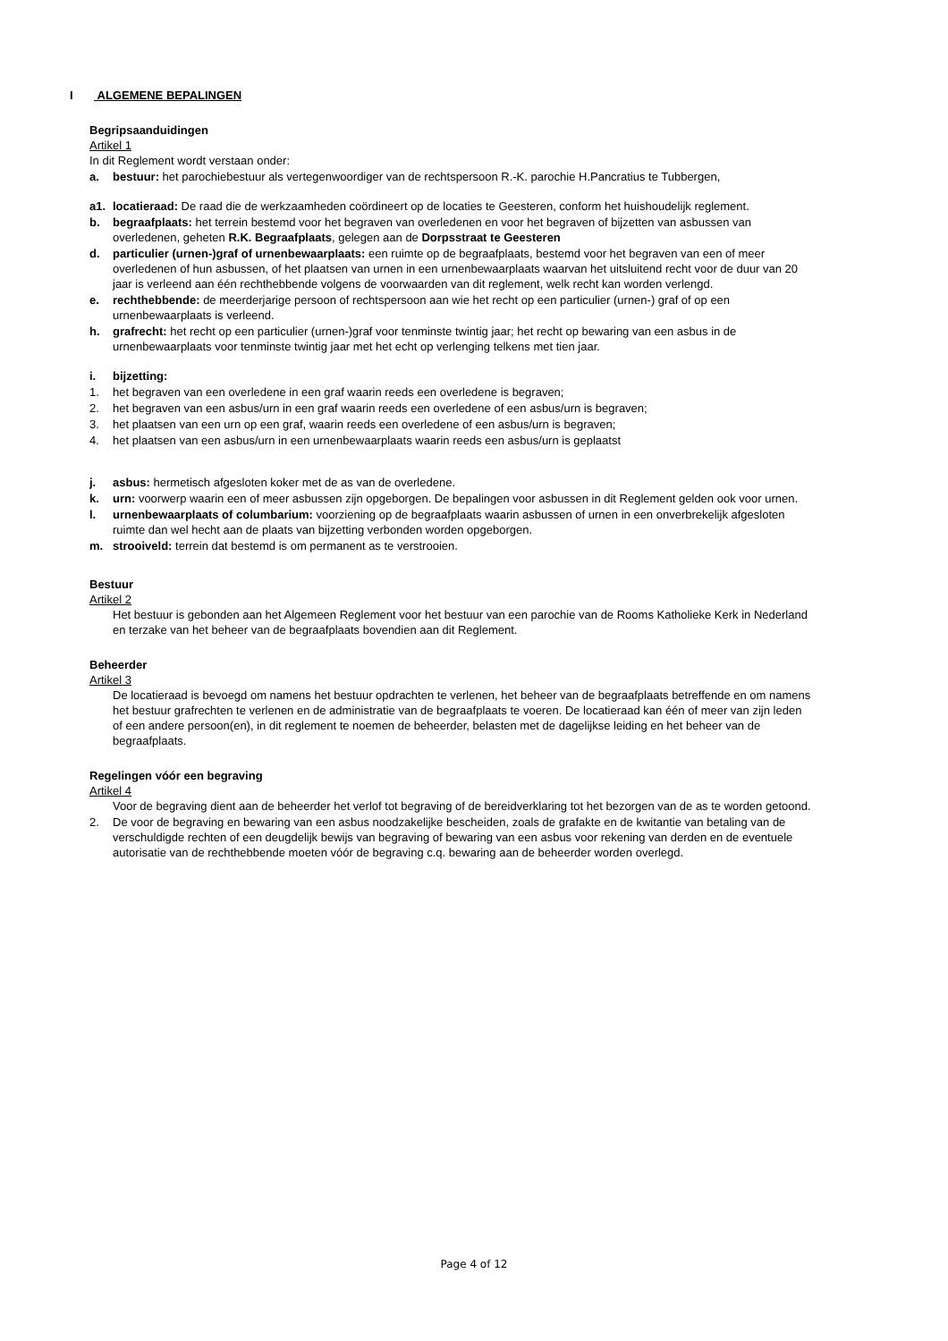I ALGEMENE BEPALINGEN
Begripsaanduidingen
Artikel 1
In dit Reglement wordt verstaan onder:
a. bestuur: het parochiebestuur als vertegenwoordiger van de rechtspersoon R.-K. parochie H.Pancratius te Tubbergen,
a1. locatieraad: De raad die de werkzaamheden coördineert op de locaties te Geesteren, conform het huishoudelijk reglement.
b. begraafplaats: het terrein bestemd voor het begraven van overledenen en voor het begraven of bijzetten van asbussen van overledenen, geheten R.K. Begraafplaats, gelegen aan de Dorpsstraat te Geesteren
d. particulier (urnen-)graf of urnenbewaarplaats: een ruimte op de begraafplaats, bestemd voor het begraven van een of meer overledenen of hun asbussen, of het plaatsen van urnen in een urnenbewaarplaats waarvan het uitsluitend recht voor de duur van 20 jaar is verleend aan één rechthebbende volgens de voorwaarden van dit reglement, welk recht kan worden verlengd.
e. rechthebbende: de meerderjarige persoon of rechtspersoon aan wie het recht op een particulier (urnen-) graf of op een urnenbewaarplaats is verleend.
h. grafrecht: het recht op een particulier (urnen-)graf voor tenminste twintig jaar; het recht op bewaring van een asbus in de urnenbewaarplaats voor tenminste twintig jaar met het echt op verlenging telkens met tien jaar.
i. bijzetting:
1. het begraven van een overledene in een graf waarin reeds een overledene is begraven;
2. het begraven van een asbus/urn in een graf waarin reeds een overledene of een asbus/urn is begraven;
3. het plaatsen van een urn op een graf, waarin reeds een overledene of een asbus/urn is begraven;
4. het plaatsen van een asbus/urn in een urnenbewaarplaats waarin reeds een asbus/urn is geplaatst
j. asbus: hermetisch afgesloten koker met de as van de overledene.
k. urn: voorwerp waarin een of meer asbussen zijn opgeborgen. De bepalingen voor asbussen in dit Reglement gelden ook voor urnen.
l. urnenbewaarplaats of columbarium: voorziening op de begraafplaats waarin asbussen of urnen in een onverbrekelijk afgesloten ruimte dan wel hecht aan de plaats van bijzetting verbonden worden opgeborgen.
m. strooiveld: terrein dat bestemd is om permanent as te verstrooien.
Bestuur
Artikel 2
Het bestuur is gebonden aan het Algemeen Reglement voor het bestuur van een parochie van de Rooms Katholieke Kerk in Nederland en terzake van het beheer van de begraafplaats bovendien aan dit Reglement.
Beheerder
Artikel 3
De locatieraad is bevoegd om namens het bestuur opdrachten te verlenen, het beheer van de begraafplaats betreffende en om namens het bestuur grafrechten te verlenen en de administratie van de begraafplaats te voeren. De locatieraad kan één of meer van zijn leden of een andere persoon(en), in dit reglement te noemen de beheerder, belasten met de dagelijkse leiding en het beheer van de begraafplaats.
Regelingen vóór een begraving
Artikel 4
Voor de begraving dient aan de beheerder het verlof tot begraving of de bereidverklaring tot het bezorgen van de as te worden getoond.
2. De voor de begraving en bewaring van een asbus noodzakelijke bescheiden, zoals de grafakte en de kwitantie van betaling van de verschuldigde rechten of een deugdelijk bewijs van begraving of bewaring van een asbus voor rekening van derden en de eventuele autorisatie van de rechthebbende moeten vóór de begraving c.q. bewaring aan de beheerder worden overlegd.
Page 4 of 12